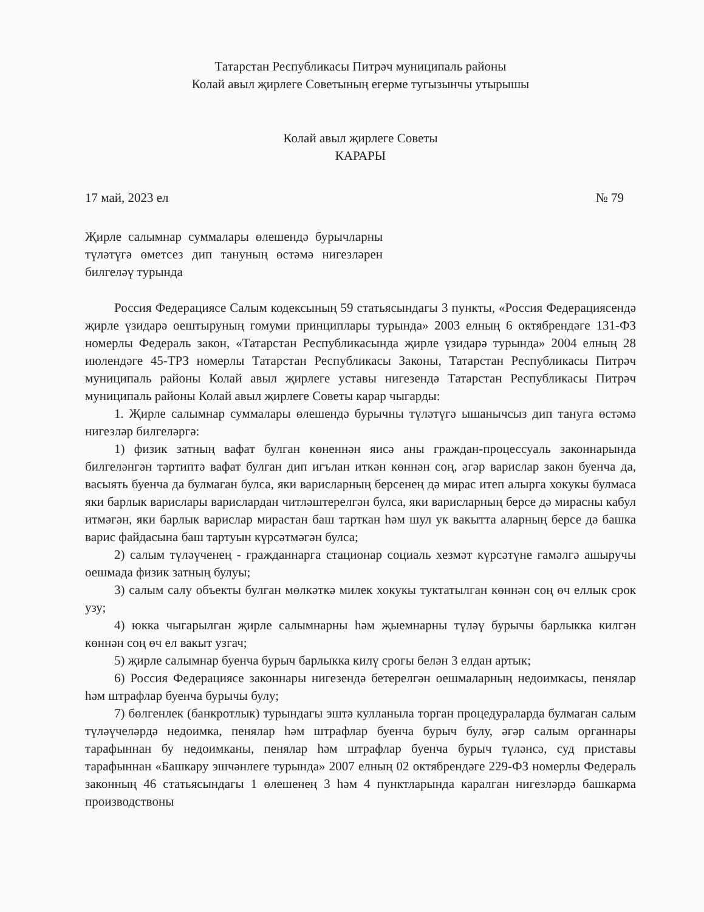Татарстан Республикасы Питрәч муниципаль районы
Колай авыл җирлеге Советының егерме тугызынчы утырышы
Колай авыл җирлеге Советы
КАРАРЫ
17 май, 2023 ел № 79
Җирле салымнар суммалары өлешендә бурычларны түләтүгә өметсез дип тануның өстәмә нигезләрен билгеләү турында
Россия Федерациясе Салым кодексының 59 статьясындагы 3 пункты, «Россия Федерациясендә җирле үзидарә оештыруның гомуми принциплары турында» 2003 елның 6 октябрендәге 131-ФЗ номерлы Федераль закон, «Татарстан Республикасында җирле үзидарә турында» 2004 елның 28 июлендәге 45-ТРЗ номерлы Татарстан Республикасы Законы, Татарстан Республикасы Питрәч муниципаль районы Колай авыл җирлеге уставы нигезендә Татарстан Республикасы Питрәч муниципаль районы Колай авыл җирлеге Советы карар чыгарды:
1. Җирле салымнар суммалары өлешендә бурычны түләтүгә ышанычсыз дип тануга өстәмә нигезләр билгеләргә:
1) физик затның вафат булган көненнән яисә аны граждан-процессуаль законнарында билгеләнгән тәртиптә вафат булган дип игълан иткән көннән соң, әгәр варислар закон буенча да, васыять буенча да булмаган булса, яки варисларның берсенең дә мирас итеп алырга хокукы булмаса яки барлык варислары варислардан читләштерелгән булса, яки варисларның берсе дә мирасны кабул итмәгән, яки барлык варислар мирастан баш тарткан һәм шул ук вакытта аларның берсе дә башка варис файдасына баш тартуын күрсәтмәгән булса;
2) салым түләүченең - гражданнарга стационар социаль хезмәт күрсәтүне гамәлгә ашыручы оешмада физик затның булуы;
3) салым салу объекты булган мөлкәткә милек хокукы туктатылган көннән соң өч еллык срок узу;
4) юкка чыгарылган җирле салымнарны һәм җыемнарны түләү бурычы барлыкка килгән көннән соң өч ел вакыт узгач;
5) җирле салымнар буенча бурыч барлыкка килү срогы белән 3 елдан артык;
6) Россия Федерациясе законнары нигезендә бетерелгән оешмаларның недоимкасы, пенялар һәм штрафлар буенча бурычы булу;
7) бөлгенлек (банкротлык) турындагы эштә кулланыла торган процедураларда булмаган салым түләүчеләрдә недоимка, пенялар һәм штрафлар буенча бурыч булу, әгәр салым органнары тарафыннан бу недоимканы, пенялар һәм штрафлар буенча бурыч түләнсә, суд приставы тарафыннан «Башкару эшчәнлеге турында» 2007 елның 02 октябрендәге 229-ФЗ номерлы Федераль законның 46 статьясындагы 1 өлешенең 3 һәм 4 пунктларында каралган нигезләрдә башкарма производствоны